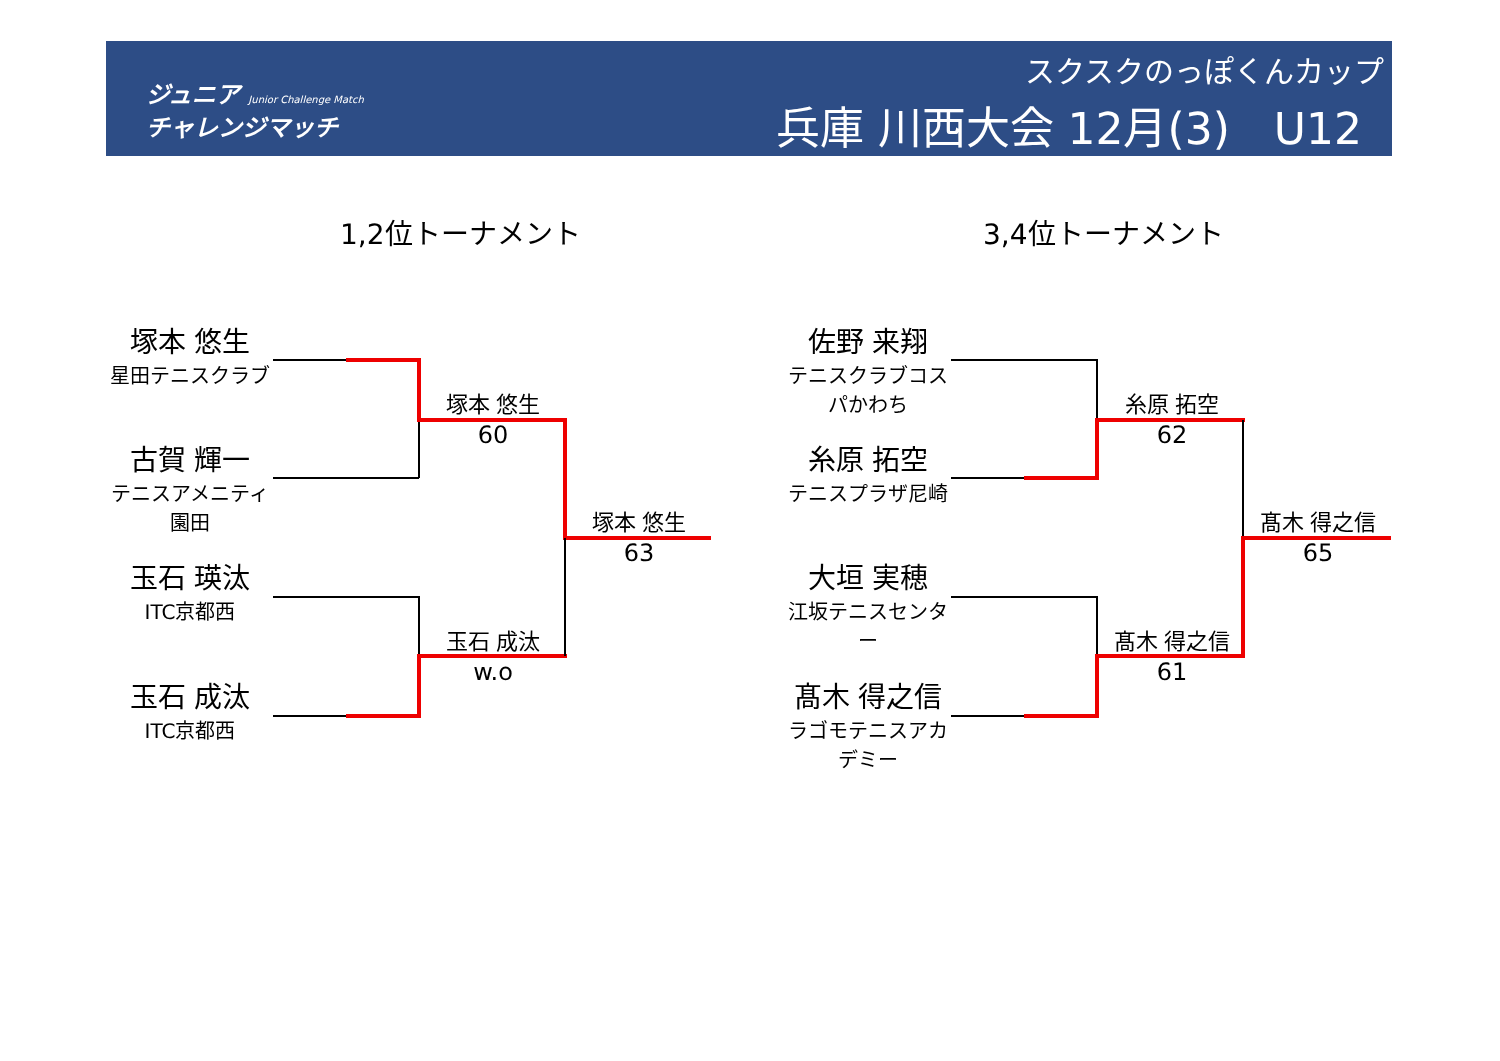ジュニア Junior Challenge Match
チャレンジマッチ
スクスクのっぽくんカップ
兵庫 川西大会 12月(3)　U12
1,2位トーナメント 3,4位トーナメント
塚本 悠生
星田テニスクラブ
古賀 輝一
テニスアメニティ園田
玉石 瑛汰
ITC京都西
玉石 成汰
ITC京都西
塚本 悠生
60
玉石 成汰
w.o
塚本 悠生
63
佐野 来翔
テニスクラブコスパかわち
糸原 拓空
テニスプラザ尼崎
大垣 実穂
江坂テニスセンター
髙木 得之信
ラゴモテニスアカデミー
糸原 拓空
62
髙木 得之信
61
髙木 得之信
65